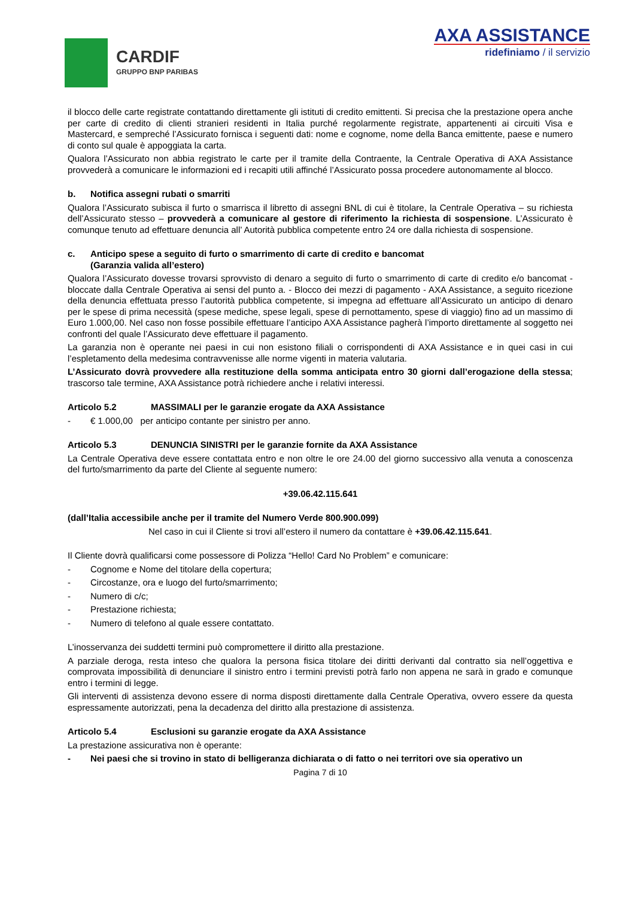CARDIF
GRUPPO BNP PARIBAS
AXA ASSISTANCE
ridefiniamo / il servizio
il blocco delle carte registrate contattando direttamente gli istituti di credito emittenti. Si precisa che la prestazione opera anche per carte di credito di clienti stranieri residenti in Italia purché regolarmente registrate, appartenenti ai circuiti Visa e Mastercard, e sempreché l’Assicurato fornisca i seguenti dati: nome e cognome, nome della Banca emittente, paese e numero di conto sul quale è appoggiata la carta.
Qualora l’Assicurato non abbia registrato le carte per il tramite della Contraente, la Centrale Operativa di AXA Assistance provvederà a comunicare le informazioni ed i recapiti utili affinché l’Assicurato possa procedere autonomamente al blocco.
b. Notifica assegni rubati o smarriti
Qualora l’Assicurato subisca il furto o smarrisca il libretto di assegni BNL di cui è titolare, la Centrale Operativa – su richiesta dell’Assicurato stesso – provvederà a comunicare al gestore di riferimento la richiesta di sospensione. L’Assicurato è comunque tenuto ad effettuare denuncia all’ Autorità pubblica competente entro 24 ore dalla richiesta di sospensione.
c. Anticipo spese a seguito di furto o smarrimento di carte di credito e bancomat
(Garanzia valida all’estero)
Qualora l’Assicurato dovesse trovarsi sprovvisto di denaro a seguito di furto o smarrimento di carte di credito e/o bancomat - bloccate dalla Centrale Operativa ai sensi del punto a. - Blocco dei mezzi di pagamento - AXA Assistance, a seguito ricezione della denuncia effettuata presso l’autorità pubblica competente, si impegna ad effettuare all’Assicurato un anticipo di denaro per le spese di prima necessità (spese mediche, spese legali, spese di pernottamento, spese di viaggio) fino ad un massimo di Euro 1.000,00. Nel caso non fosse possibile effettuare l’anticipo AXA Assistance pagherà l’importo direttamente al soggetto nei confronti del quale l’Assicurato deve effettuare il pagamento.
La garanzia non è operante nei paesi in cui non esistono filiali o corrispondenti di AXA Assistance e in quei casi in cui l’espletamento della medesima contravvenisse alle norme vigenti in materia valutaria.
L’Assicurato dovrà provvedere alla restituzione della somma anticipata entro 30 giorni dall’erogazione della stessa; trascorso tale termine, AXA Assistance potrà richiedere anche i relativi interessi.
Articolo 5.2 MASSIMALI per le garanzie erogate da AXA Assistance
- € 1.000,00 per anticipo contante per sinistro per anno.
Articolo 5.3 DENUNCIA SINISTRI per le garanzie fornite da AXA Assistance
La Centrale Operativa deve essere contattata entro e non oltre le ore 24.00 del giorno successivo alla venuta a conoscenza del furto/smarrimento da parte del Cliente al seguente numero:
+39.06.42.115.641
(dall’Italia accessibile anche per il tramite del Numero Verde 800.900.099)
Nel caso in cui il Cliente si trovi all’estero il numero da contattare è +39.06.42.115.641.
Il Cliente dovrà qualificarsi come possessore di Polizza “Hello! Card No Problem” e comunicare:
- Cognome e Nome del titolare della copertura;
- Circostanze, ora e luogo del furto/smarrimento;
- Numero di c/c;
- Prestazione richiesta;
- Numero di telefono al quale essere contattato.
L’inosservanza dei suddetti termini può compromettere il diritto alla prestazione.
A parziale deroga, resta inteso che qualora la persona fisica titolare dei diritti derivanti dal contratto sia nell’oggettiva e comprovata impossibilità di denunciare il sinistro entro i termini previsti potrà farlo non appena ne sarà in grado e comunque entro i termini di legge.
Gli interventi di assistenza devono essere di norma disposti direttamente dalla Centrale Operativa, ovvero essere da questa espressamente autorizzati, pena la decadenza del diritto alla prestazione di assistenza.
Articolo 5.4 Esclusioni su garanzie erogate da AXA Assistance
La prestazione assicurativa non è operante:
- Nei paesi che si trovino in stato di belligeranza dichiarata o di fatto o nei territori ove sia operativo un
Pagina 7 di 10